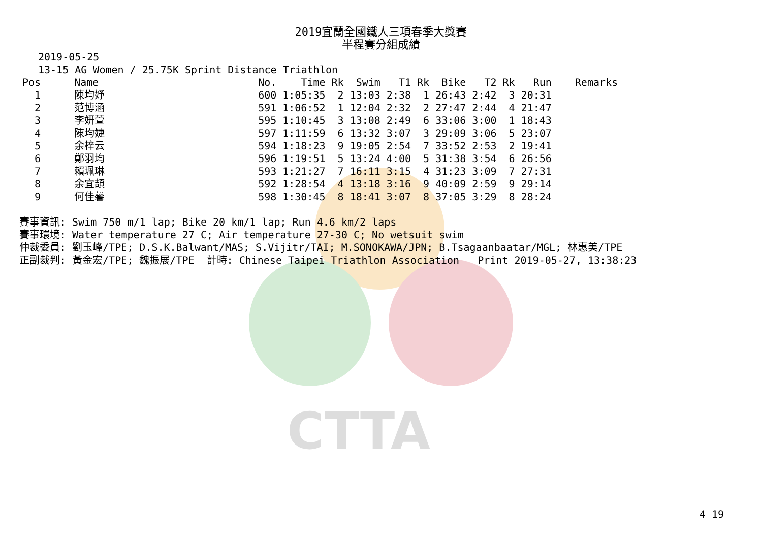CTTA
2019宜蘭全國鐵人三項春季大獎賽
半程賽分組成績
2019-05-25
13-15 AG Women / 25.75K Sprint Distance Triathlon
| Pos | Name | No. | Time | Rk | Swim | T1 | Rk | Bike | T2 | Rk | Run | Remarks |
| --- | --- | --- | --- | --- | --- | --- | --- | --- | --- | --- | --- | --- |
| 1 | 陳均妤 | 600 | 1:05:35 | 2 | 13:03 | 2:38 | 1 | 26:43 | 2:42 | 3 | 20:31 | |
| 2 | 范博涵 | 591 | 1:06:52 | 1 | 12:04 | 2:32 | 2 | 27:47 | 2:44 | 4 | 21:47 | |
| 3 | 李妍萱 | 595 | 1:10:45 | 3 | 13:08 | 2:49 | 6 | 33:06 | 3:00 | 1 | 18:43 | |
| 4 | 陳均婕 | 597 | 1:11:59 | 6 | 13:32 | 3:07 | 3 | 29:09 | 3:06 | 5 | 23:07 | |
| 5 | 余梓云 | 594 | 1:18:23 | 9 | 19:05 | 2:54 | 7 | 33:52 | 2:53 | 2 | 19:41 | |
| 6 | 鄭羽均 | 596 | 1:19:51 | 5 | 13:24 | 4:00 | 5 | 31:38 | 3:54 | 6 | 26:56 | |
| 7 | 賴珮琳 | 593 | 1:21:27 | 7 | 16:11 | 3:15 | 4 | 31:23 | 3:09 | 7 | 27:31 | |
| 8 | 余宜頡 | 592 | 1:28:54 | 4 | 13:18 | 3:16 | 9 | 40:09 | 2:59 | 9 | 29:14 | |
| 9 | 何佳馨 | 598 | 1:30:45 | 8 | 18:41 | 3:07 | 8 | 37:05 | 3:29 | 8 | 28:24 | |
賽事資訊: Swim 750 m/1 lap; Bike 20 km/1 lap; Run 4.6 km/2 laps
賽事環境: Water temperature 27 C; Air temperature 27-30 C; No wetsuit swim
仲裁委員: 劉玉峰/TPE; D.S.K.Balwant/MAS; S.Vijitr/TAI; M.SONOKAWA/JPN; B.Tsagaanbaatar/MGL; 林惠美/TPE
正副裁判: 黃金宏/TPE; 魏振展/TPE  計時: Chinese Taipei Triathlon Association   Print 2019-05-27, 13:38:23
4 19